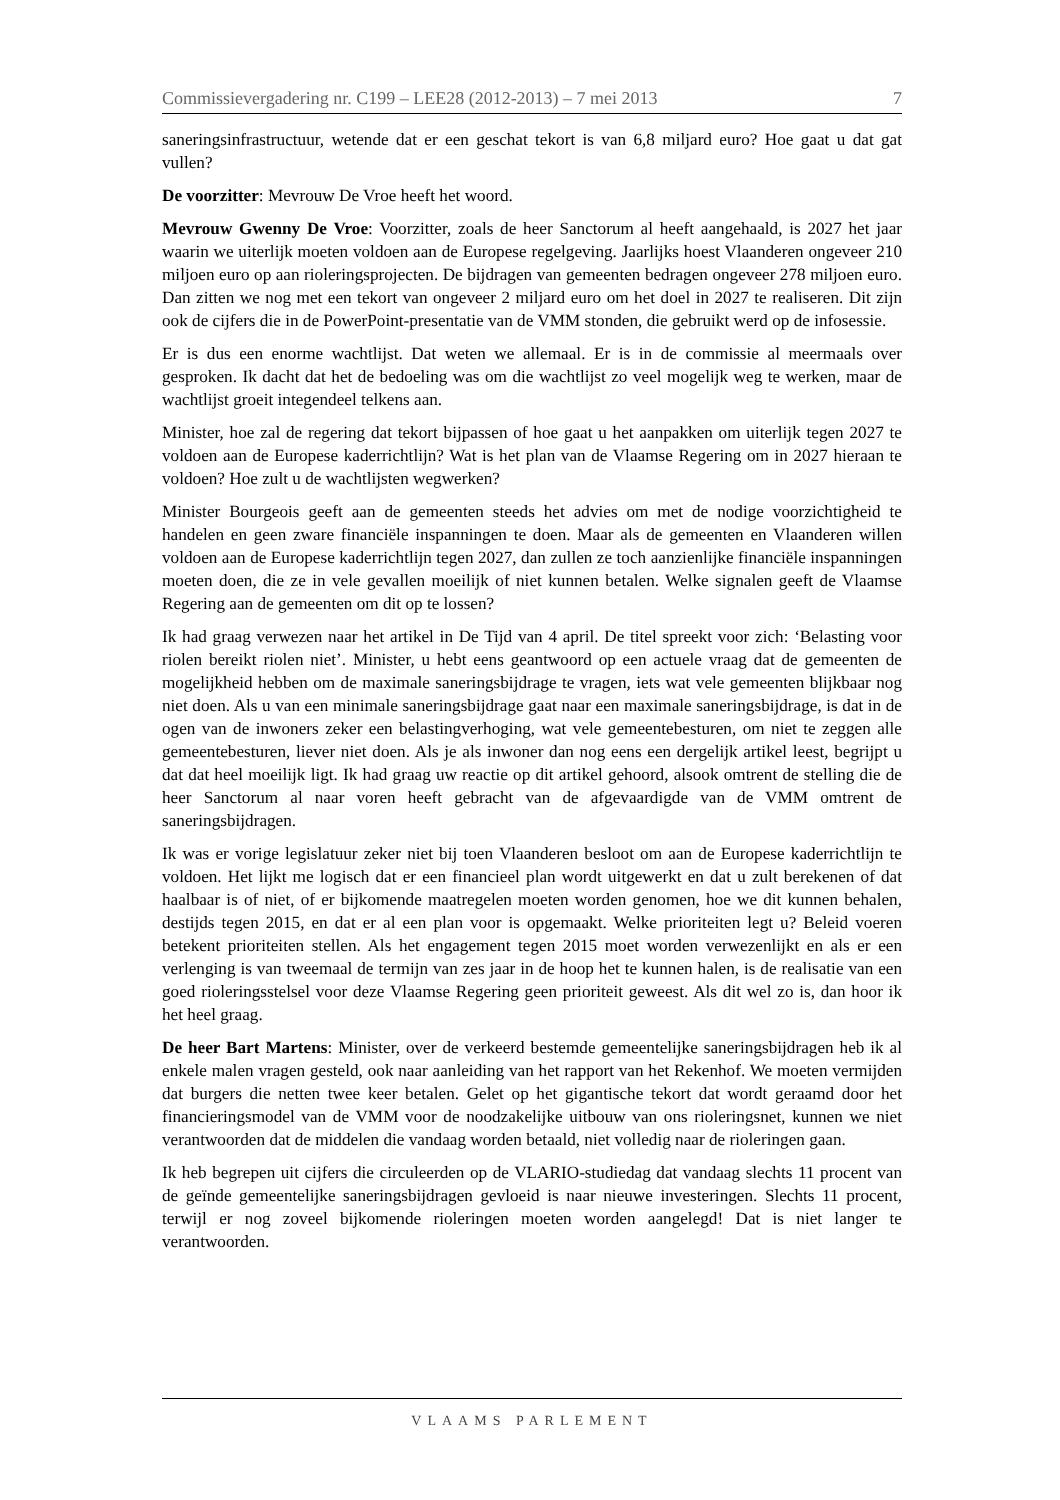Commissievergadering nr. C199 – LEE28 (2012-2013) – 7 mei 2013 7
saneringsinfrastructuur, wetende dat er een geschat tekort is van 6,8 miljard euro? Hoe gaat u dat gat vullen?
De voorzitter: Mevrouw De Vroe heeft het woord.
Mevrouw Gwenny De Vroe: Voorzitter, zoals de heer Sanctorum al heeft aangehaald, is 2027 het jaar waarin we uiterlijk moeten voldoen aan de Europese regelgeving. Jaarlijks hoest Vlaanderen ongeveer 210 miljoen euro op aan rioleringsprojecten. De bijdragen van gemeenten bedragen ongeveer 278 miljoen euro. Dan zitten we nog met een tekort van ongeveer 2 miljard euro om het doel in 2027 te realiseren. Dit zijn ook de cijfers die in de PowerPoint-presentatie van de VMM stonden, die gebruikt werd op de infosessie.
Er is dus een enorme wachtlijst. Dat weten we allemaal. Er is in de commissie al meermaals over gesproken. Ik dacht dat het de bedoeling was om die wachtlijst zo veel mogelijk weg te werken, maar de wachtlijst groeit integendeel telkens aan.
Minister, hoe zal de regering dat tekort bijpassen of hoe gaat u het aanpakken om uiterlijk tegen 2027 te voldoen aan de Europese kaderrichtlijn? Wat is het plan van de Vlaamse Regering om in 2027 hieraan te voldoen? Hoe zult u de wachtlijsten wegwerken?
Minister Bourgeois geeft aan de gemeenten steeds het advies om met de nodige voorzichtigheid te handelen en geen zware financiële inspanningen te doen. Maar als de gemeenten en Vlaanderen willen voldoen aan de Europese kaderrichtlijn tegen 2027, dan zullen ze toch aanzienlijke financiële inspanningen moeten doen, die ze in vele gevallen moeilijk of niet kunnen betalen. Welke signalen geeft de Vlaamse Regering aan de gemeenten om dit op te lossen?
Ik had graag verwezen naar het artikel in De Tijd van 4 april. De titel spreekt voor zich: ‘Belasting voor riolen bereikt riolen niet’. Minister, u hebt eens geantwoord op een actuele vraag dat de gemeenten de mogelijkheid hebben om de maximale saneringsbijdrage te vragen, iets wat vele gemeenten blijkbaar nog niet doen. Als u van een minimale saneringsbijdrage gaat naar een maximale saneringsbijdrage, is dat in de ogen van de inwoners zeker een belastingverhoging, wat vele gemeentebesturen, om niet te zeggen alle gemeentebesturen, liever niet doen. Als je als inwoner dan nog eens een dergelijk artikel leest, begrijpt u dat dat heel moeilijk ligt. Ik had graag uw reactie op dit artikel gehoord, alsook omtrent de stelling die de heer Sanctorum al naar voren heeft gebracht van de afgevaardigde van de VMM omtrent de saneringsbijdragen.
Ik was er vorige legislatuur zeker niet bij toen Vlaanderen besloot om aan de Europese kaderrichtlijn te voldoen. Het lijkt me logisch dat er een financieel plan wordt uitgewerkt en dat u zult berekenen of dat haalbaar is of niet, of er bijkomende maatregelen moeten worden genomen, hoe we dit kunnen behalen, destijds tegen 2015, en dat er al een plan voor is opgemaakt. Welke prioriteiten legt u? Beleid voeren betekent prioriteiten stellen. Als het engagement tegen 2015 moet worden verwezenlijkt en als er een verlenging is van tweemaal de termijn van zes jaar in de hoop het te kunnen halen, is de realisatie van een goed rioleringsstelsel voor deze Vlaamse Regering geen prioriteit geweest. Als dit wel zo is, dan hoor ik het heel graag.
De heer Bart Martens: Minister, over de verkeerd bestemde gemeentelijke saneringsbijdragen heb ik al enkele malen vragen gesteld, ook naar aanleiding van het rapport van het Rekenhof. We moeten vermijden dat burgers die netten twee keer betalen. Gelet op het gigantische tekort dat wordt geraamd door het financieringsmodel van de VMM voor de noodzakelijke uitbouw van ons rioleringsnet, kunnen we niet verantwoorden dat de middelen die vandaag worden betaald, niet volledig naar de rioleringen gaan.
Ik heb begrepen uit cijfers die circuleerden op de VLARIO-studiedag dat vandaag slechts 11 procent van de geïnde gemeentelijke saneringsbijdragen gevloeid is naar nieuwe investeringen. Slechts 11 procent, terwijl er nog zoveel bijkomende rioleringen moeten worden aangelegd! Dat is niet langer te verantwoorden.
VLAAMS PARLEMENT